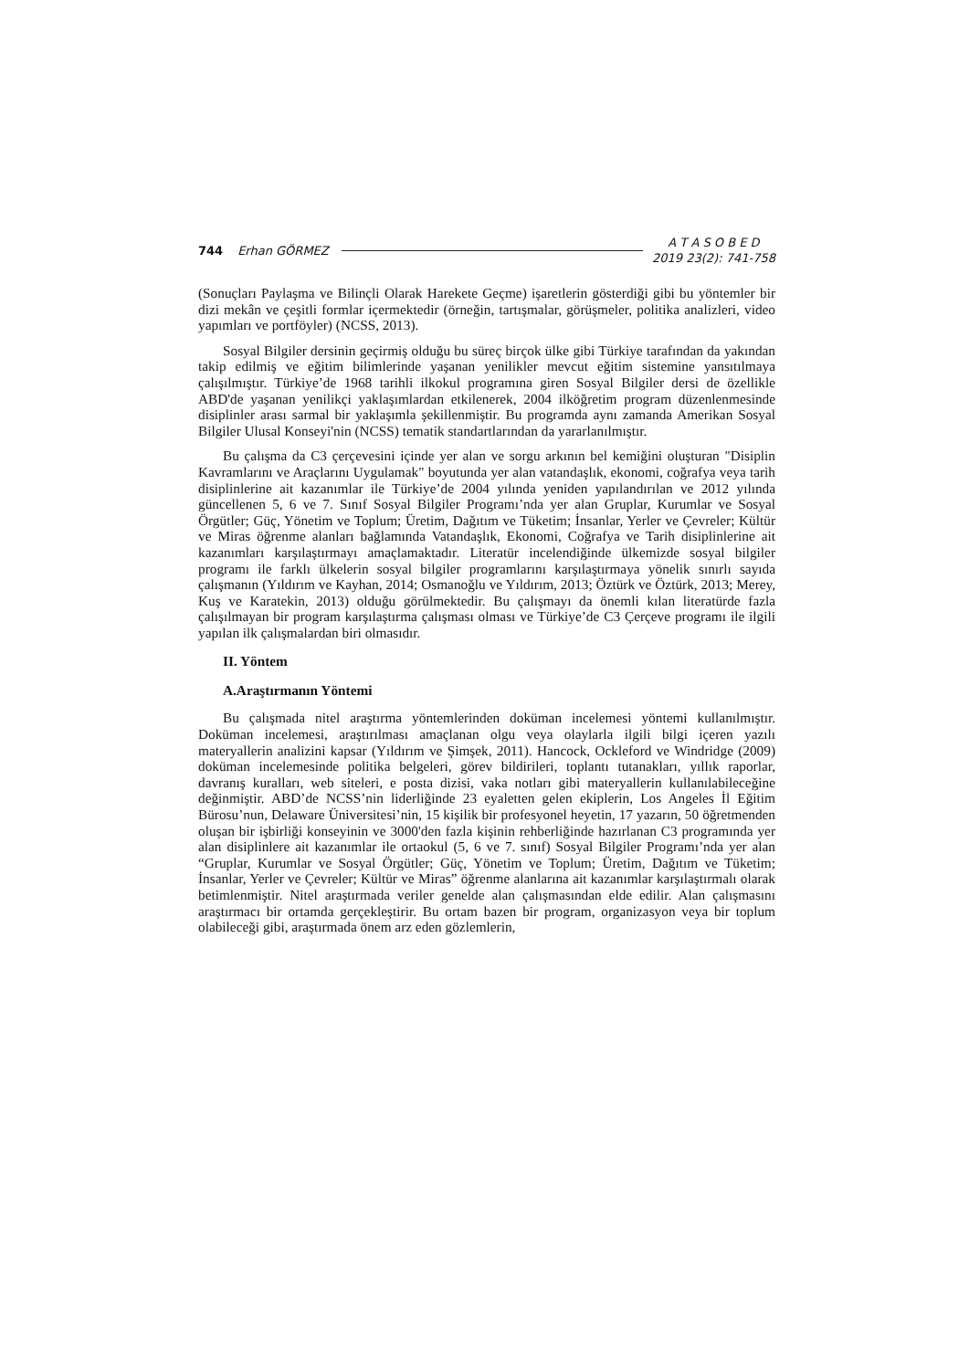744 Erhan GÖRMEZ A T A S O B E D
2019 23(2): 741-758
(Sonuçları Paylaşma ve Bilinçli Olarak Harekete Geçme) işaretlerin gösterdiği gibi bu yöntemler bir dizi mekân ve çeşitli formlar içermektedir (örneğin, tartışmalar, görüşmeler, politika analizleri, video yapımları ve portföyler) (NCSS, 2013).
Sosyal Bilgiler dersinin geçirmiş olduğu bu süreç birçok ülke gibi Türkiye tarafından da yakından takip edilmiş ve eğitim bilimlerinde yaşanan yenilikler mevcut eğitim sistemine yansıtılmaya çalışılmıştır. Türkiye’de 1968 tarihli ilkokul programına giren Sosyal Bilgiler dersi de özellikle ABD'de yaşanan yenilikçi yaklaşımlardan etkilenerek, 2004 ilköğretim program düzenlenmesinde disiplinler arası sarmal bir yaklaşımla şekillenmiştir. Bu programda aynı zamanda Amerikan Sosyal Bilgiler Ulusal Konseyi'nin (NCSS) tematik standartlarından da yararlanılmıştır.
Bu çalışma da C3 çerçevesini içinde yer alan ve sorgu arkının bel kemiğini oluşturan "Disiplin Kavramlarını ve Araçlarını Uygulamak" boyutunda yer alan vatandaşlık, ekonomi, coğrafya veya tarih disiplinlerine ait kazanımlar ile Türkiye’de 2004 yılında yeniden yapılandırılan ve 2012 yılında güncellenen 5, 6 ve 7. Sınıf Sosyal Bilgiler Programı’nda yer alan Gruplar, Kurumlar ve Sosyal Örgütler; Güç, Yönetim ve Toplum; Üretim, Dağıtım ve Tüketim; İnsanlar, Yerler ve Çevreler; Kültür ve Miras öğrenme alanları bağlamında Vatandaşlık, Ekonomi, Coğrafya ve Tarih disiplinlerine ait kazanımları karşılaştırmayı amaçlamaktadır. Literatür incelendiğinde ülkemizde sosyal bilgiler programı ile farklı ülkelerin sosyal bilgiler programlarını karşılaştırmaya yönelik sınırlı sayıda çalışmanın (Yıldırım ve Kayhan, 2014; Osmanoğlu ve Yıldırım, 2013; Öztürk ve Öztürk, 2013; Merey, Kuş ve Karatekin, 2013) olduğu görülmektedir. Bu çalışmayı da önemli kılan literatürde fazla çalışılmayan bir program karşılaştırma çalışması olması ve Türkiye’de C3 Çerçeve programı ile ilgili yapılan ilk çalışmalardan biri olmasıdır.
II. Yöntem
A.Araştırmanın Yöntemi
Bu çalışmada nitel araştırma yöntemlerinden doküman incelemesi yöntemi kullanılmıştır. Doküman incelemesi, araştırılması amaçlanan olgu veya olaylarla ilgili bilgi içeren yazılı materyallerin analizini kapsar (Yıldırım ve Şimşek, 2011). Hancock, Ockleford ve Windridge (2009) doküman incelemesinde politika belgeleri, görev bildirileri, toplantı tutanakları, yıllık raporlar, davranış kuralları, web siteleri, e posta dizisi, vaka notları gibi materyallerin kullanılabileceğine değinmiştir. ABD’de NCSS’nin liderliğinde 23 eyaletten gelen ekiplerin, Los Angeles İl Eğitim Bürosu’nun, Delaware Üniversitesi’nin, 15 kişilik bir profesyonel heyetin, 17 yazarın, 50 öğretmenden oluşan bir işbirliği konseyinin ve 3000'den fazla kişinin rehberliğinde hazırlanan C3 programında yer alan disiplinlere ait kazanımlar ile ortaokul (5, 6 ve 7. sınıf) Sosyal Bilgiler Programı’nda yer alan “Gruplar, Kurumlar ve Sosyal Örgütler; Güç, Yönetim ve Toplum; Üretim, Dağıtım ve Tüketim; İnsanlar, Yerler ve Çevreler; Kültür ve Miras” öğrenme alanlarına ait kazanımlar karşılaştırmalı olarak betimlenmiştir. Nitel araştırmada veriler genelde alan çalışmasından elde edilir. Alan çalışmasını araştırmacı bir ortamda gerçekleştirir. Bu ortam bazen bir program, organizasyon veya bir toplum olabileceği gibi, araştırmada önem arz eden gözlemlerin,